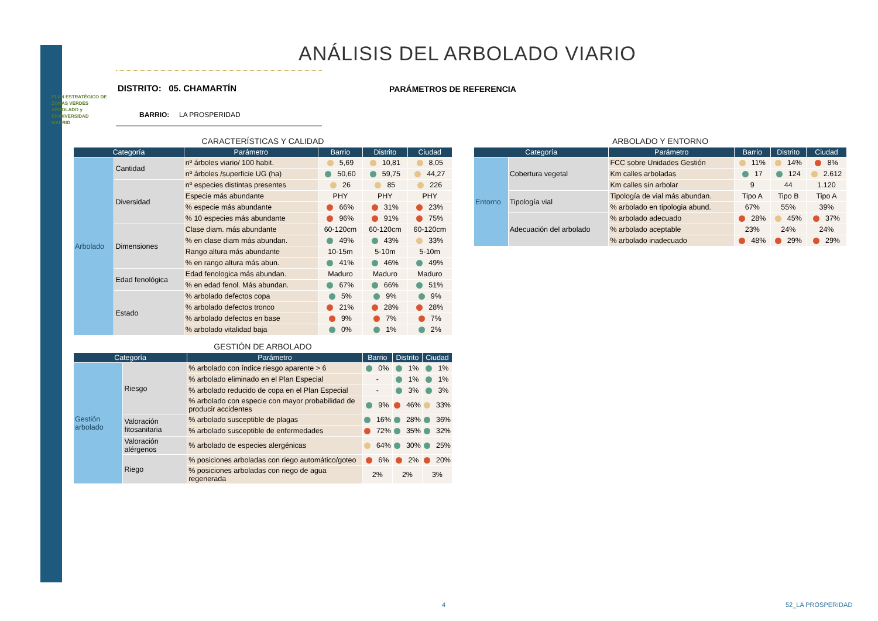PLAN ESTRATÉGICO DE
ZONAS VERDES
ARBOLADO y
BIODIVERSIDAD
MADRID
ANÁLISIS DEL ARBOLADO VIARIO
DISTRITO: 05. CHAMARTÍN PARÁMETROS DE REFERENCIA
BARRIO: LA PROSPERIDAD
CARACTERÍSTICAS Y CALIDAD
| Categoría | | Parámetro | Barrio | Distrito | Ciudad |
| --- | --- | --- | --- | --- | --- |
| Arbolado | Cantidad | nº árboles viario/ 100 habit. | 5,69 | 10,81 | 8,05 |
| | | nº árboles /superficie UG (ha) | 50,60 | 59,75 | 44,27 |
| | Diversidad | nº especies distintas presentes | 26 | 85 | 226 |
| | | Especie más abundante | PHY | PHY | PHY |
| | | % especie más abundante | 66% | 31% | 23% |
| | | % 10 especies más abundante | 96% | 91% | 75% |
| | Dimensiones | Clase diam. más abundante | 60-120cm | 60-120cm | 60-120cm |
| | | % en clase diam más abundan. | 49% | 43% | 33% |
| | | Rango altura más abundante | 10-15m | 5-10m | 5-10m |
| | | % en rango altura más abun. | 41% | 46% | 49% |
| | Edad fenológica | Edad fenologica más abundan. | Maduro | Maduro | Maduro |
| | | % en edad fenol. Más abundan. | 67% | 66% | 51% |
| | Estado | % arbolado defectos copa | 5% | 9% | 9% |
| | | % arbolado defectos tronco | 21% | 28% | 28% |
| | | % arbolado defectos en base | 9% | 7% | 7% |
| | | % arbolado vitalidad baja | 0% | 1% | 2% |
ARBOLADO Y ENTORNO
| Categoría | | Parámetro | Barrio | Distrito | Ciudad |
| --- | --- | --- | --- | --- | --- |
| Entorno | Cobertura vegetal | FCC sobre Unidades Gestión | 11% | 14% | 8% |
| | | Km calles arboladas | 17 | 124 | 2.612 |
| | | Km calles sin arbolar | 9 | 44 | 1.120 |
| | Tipología vial | Tipología de vial más abundan. | Tipo A | Tipo B | Tipo A |
| | | % arbolado en tipologia abund. | 67% | 55% | 39% |
| | Adecuación del arbolado | % arbolado adecuado | 28% | 45% | 37% |
| | | % arbolado aceptable | 23% | 24% | 24% |
| | | % arbolado inadecuado | 48% | 29% | 29% |
GESTIÓN DE ARBOLADO
| Categoría | | Parámetro | Barrio | Distrito | Ciudad |
| --- | --- | --- | --- | --- | --- |
| Gestión arbolado | Riesgo | % arbolado con índice riesgo aparente > 6 | 0% | 1% | 1% |
| | | % arbolado eliminado en el Plan Especial | - | 1% | 1% |
| | | % arbolado reducido de copa en el Plan Especial | - | 3% | 3% |
| | | % arbolado con especie con mayor probabilidad de producir accidentes | 9% | 46% | 33% |
| | Valoración fitosanitaria | % arbolado susceptible de plagas | 16% | 28% | 36% |
| | | % arbolado susceptible de enfermedades | 72% | 35% | 32% |
| | Valoración alérgenos | % arbolado de especies alergénicas | 64% | 30% | 25% |
| | Riego | % posiciones arboladas con riego automático/goteo | 6% | 2% | 20% |
| | | % posiciones arboladas con riego de agua regenerada | 2% | 2% | 3% |
4 52_LA PROSPERIDAD